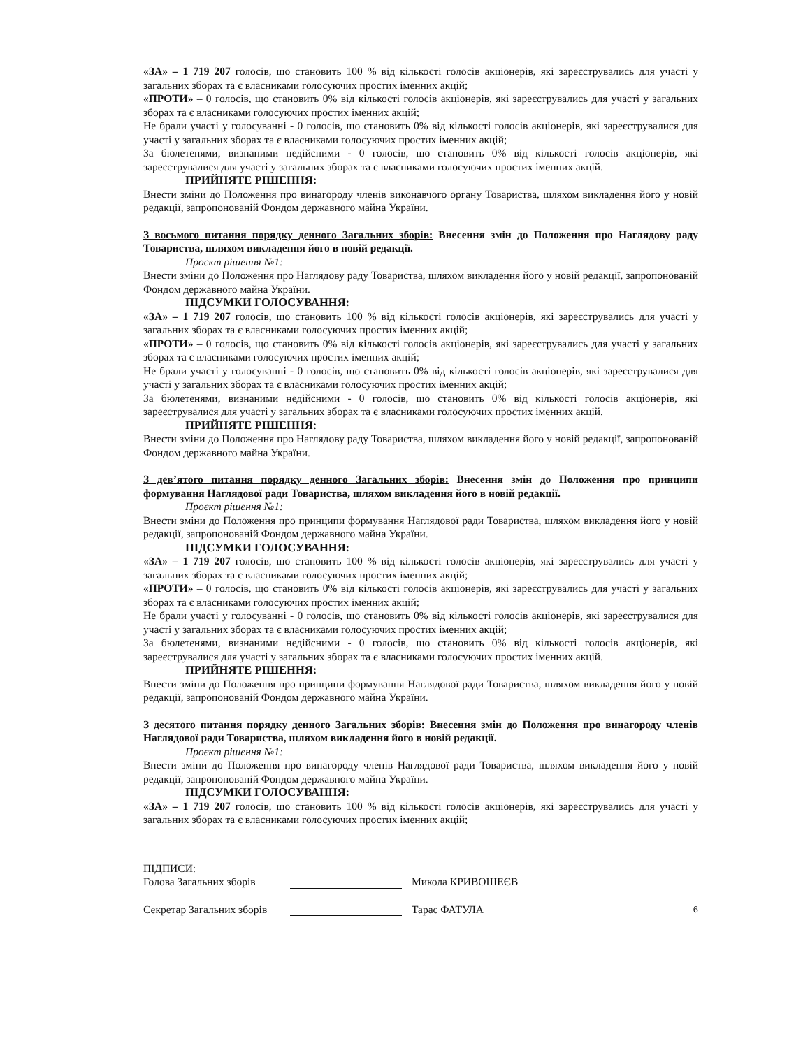«ЗА» – 1 719 207 голосів, що становить 100 % від кількості голосів акціонерів, які зареєструвались для участі у загальних зборах та є власниками голосуючих простих іменних акцій;
«ПРОТИ» – 0 голосів, що становить 0% від кількості голосів акціонерів, які зареєструвались для участі у загальних зборах та є власниками голосуючих простих іменних акцій;
Не брали участі у голосуванні - 0 голосів, що становить 0% від кількості голосів акціонерів, які зареєструвалися для участі у загальних зборах та є власниками голосуючих простих іменних акцій;
За бюлетенями, визнаними недійсними - 0 голосів, що становить 0% від кількості голосів акціонерів, які зареєструвалися для участі у загальних зборах та є власниками голосуючих простих іменних акцій.
ПРИЙНЯТЕ РІШЕННЯ:
Внести зміни до Положення про винагороду членів виконавчого органу Товариства, шляхом викладення його у новій редакції, запропонованій Фондом державного майна України.
З восьмого питання порядку денного Загальних зборів: Внесення змін до Положення про Наглядову раду Товариства, шляхом викладення його в новій редакції.
Проєкт рішення №1:
Внести зміни до Положення про Наглядову раду Товариства, шляхом викладення його у новій редакції, запропонованій Фондом державного майна України.
ПІДСУМКИ ГОЛОСУВАННЯ:
«ЗА» – 1 719 207 голосів, що становить 100 % від кількості голосів акціонерів, які зареєструвались для участі у загальних зборах та є власниками голосуючих простих іменних акцій;
«ПРОТИ» – 0 голосів, що становить 0% від кількості голосів акціонерів, які зареєструвались для участі у загальних зборах та є власниками голосуючих простих іменних акцій;
Не брали участі у голосуванні - 0 голосів, що становить 0% від кількості голосів акціонерів, які зареєструвалися для участі у загальних зборах та є власниками голосуючих простих іменних акцій;
За бюлетенями, визнаними недійсними - 0 голосів, що становить 0% від кількості голосів акціонерів, які зареєструвалися для участі у загальних зборах та є власниками голосуючих простих іменних акцій.
ПРИЙНЯТЕ РІШЕННЯ:
Внести зміни до Положення про Наглядову раду Товариства, шляхом викладення його у новій редакції, запропонованій Фондом державного майна України.
З дев’ятого питання порядку денного Загальних зборів: Внесення змін до Положення про принципи формування Наглядової ради Товариства, шляхом викладення його в новій редакції.
Проєкт рішення №1:
Внести зміни до Положення про принципи формування Наглядової ради Товариства, шляхом викладення його у новій редакції, запропонованій Фондом державного майна України.
ПІДСУМКИ ГОЛОСУВАННЯ:
«ЗА» – 1 719 207 голосів, що становить 100 % від кількості голосів акціонерів, які зареєструвались для участі у загальних зборах та є власниками голосуючих простих іменних акцій;
«ПРОТИ» – 0 голосів, що становить 0% від кількості голосів акціонерів, які зареєструвались для участі у загальних зборах та є власниками голосуючих простих іменних акцій;
Не брали участі у голосуванні - 0 голосів, що становить 0% від кількості голосів акціонерів, які зареєструвалися для участі у загальних зборах та є власниками голосуючих простих іменних акцій;
За бюлетенями, визнаними недійсними - 0 голосів, що становить 0% від кількості голосів акціонерів, які зареєструвалися для участі у загальних зборах та є власниками голосуючих простих іменних акцій.
ПРИЙНЯТЕ РІШЕННЯ:
Внести зміни до Положення про принципи формування Наглядової ради Товариства, шляхом викладення його у новій редакції, запропонованій Фондом державного майна України.
З десятого питання порядку денного Загальних зборів: Внесення змін до Положення про винагороду членів Наглядової ради Товариства, шляхом викладення його в новій редакції.
Проєкт рішення №1:
Внести зміни до Положення про винагороду членів Наглядової ради Товариства, шляхом викладення його у новій редакції, запропонованій Фондом державного майна України.
ПІДСУМКИ ГОЛОСУВАННЯ:
«ЗА» – 1 719 207 голосів, що становить 100 % від кількості голосів акціонерів, які зареєструвались для участі у загальних зборах та є власниками голосуючих простих іменних акцій;
ПІДПИСИ:
Голова Загальних зборів Микола КРИВОШЕЄВ
Секретар Загальних зборів Тарас ФАТУЛА 6